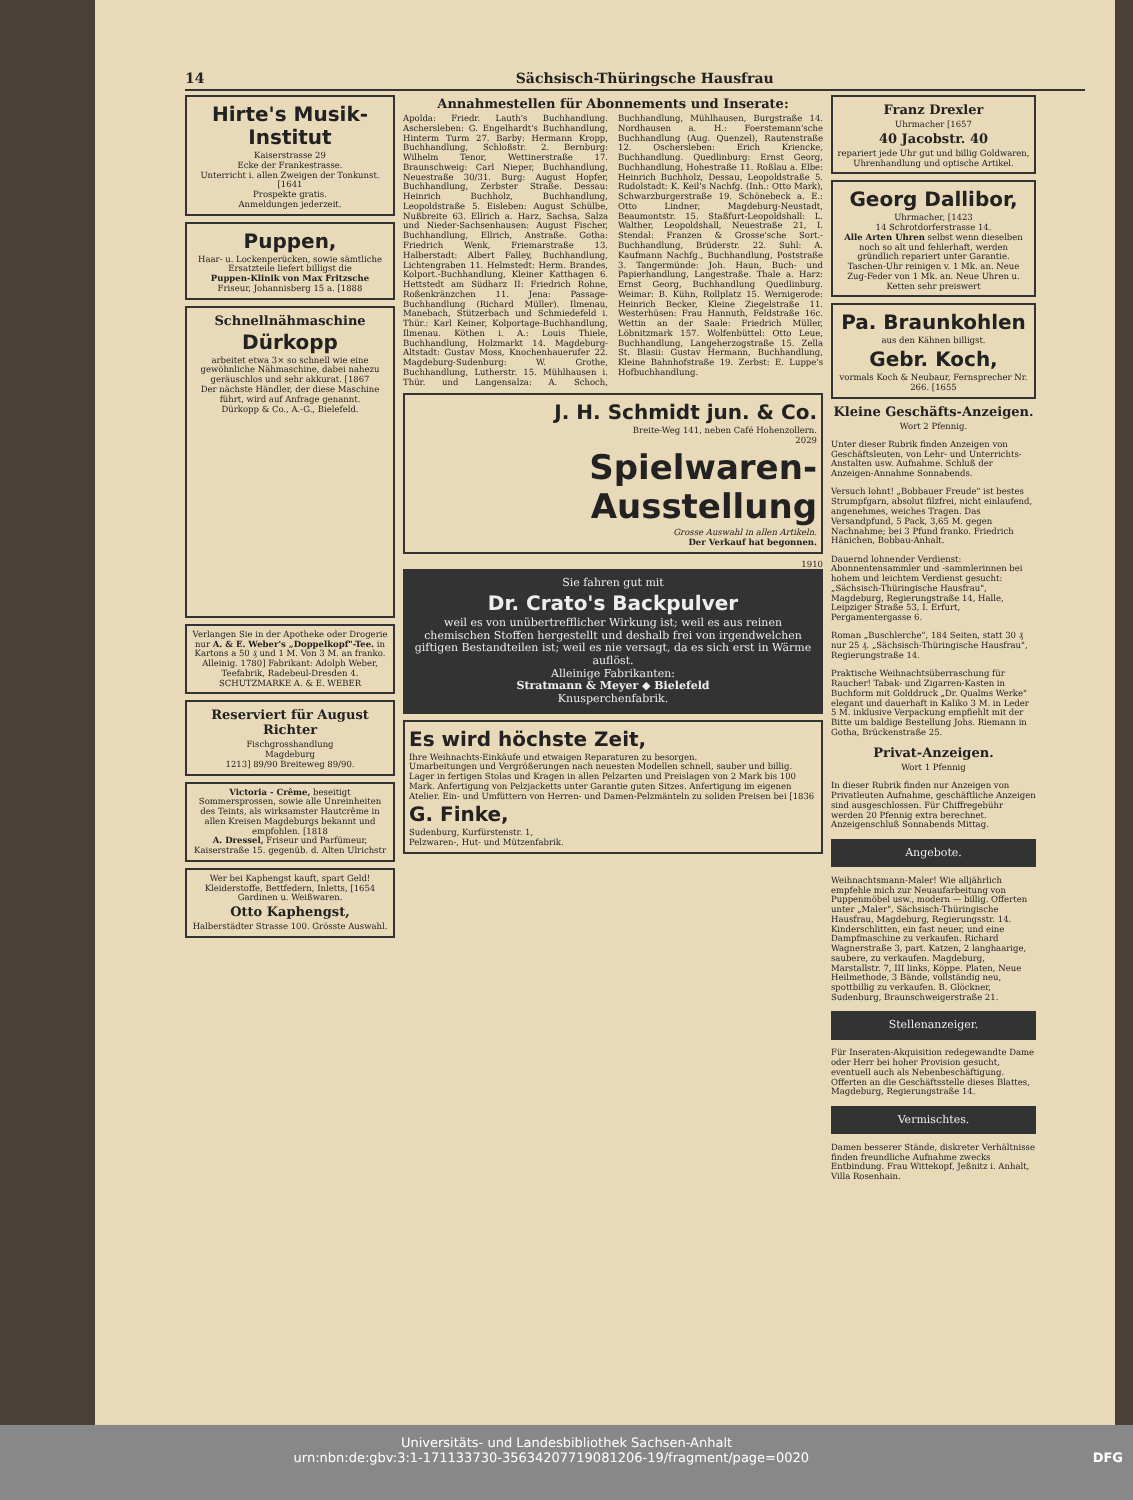14 Sächsisch-Thüringsche Hausfrau
Hirte's Musik-Institut
Kaiserstrasse 29
Ecke der Frankestrasse.
Unterricht i. allen Zweigen der Tonkunst. [1641
Prospekte gratis.
Anmeldungen jederzeit.
Puppen,
Haar- u. Lockenperücken, sowie sämtliche Ersatzteile liefert billigst die
Puppen-Klinik von Max Fritzsche
Friseur, Johannisberg 15 a. [1888
Schnellnähmaschine
Dürkopp
arbeitet etwa 3× so schnell wie eine gewöhnliche Nähmaschine, dabei nahezu geräuschlos und sehr akkurat. [1867
Der nächste Händler, der diese Maschine führt, wird auf Anfrage genannt.
Dürkopp & Co., A.-G., Bielefeld.
Verlangen Sie in der Apotheke oder Drogerie nur A. & E. Weber's „Doppelkopf"-Tee. in Kartons a 50 ₰ und 1 M. Von 3 M. an franko. Alleinig. 1780] Fabrikant: Adolph Weber, Teefabrik, Radebeul-Dresden 4. SCHUTZMARKE A. & E. WEBER
Reserviert für August Richter
Fischgrosshandlung
Magdeburg
1213] 89/90 Breiteweg 89/90.
Victoria - Crême, beseitigt Sommersprossen, sowie alle Unreinheiten des Teints, als wirksamster Hautcrême in allen Kreisen Magdeburgs bekannt und empfohlen. [1818
A. Dressel, Friseur und Parfümeur, Kaiserstraße 15. gegenüb. d. Alten Ulrichstr
Wer bei Kaphengst kauft, spart Geld!
Kleiderstoffe, Bettfedern, Inletts, [1654
Gardinen u. Weißwaren.
Otto Kaphengst,
Halberstädter Strasse 100. Grösste Auswahl.
Annahmestellen für Abonnements und Inserate:
Apolda: Friedr. Lauth's Buchhandlung. Aschersleben: G. Engelhardt's Buchhandlung, Hinterm Turm 27. Barby: Hermann Kropp, Buchhandlung, Schloßstr. 2. Bernburg: Wilhelm Tenor, Wettinerstraße 17. Braunschweig: Carl Nieper, Buchhandlung, Neuestraße 30/31. Burg: August Hopfer, Buchhandlung, Zerbster Straße. Dessau: Heinrich Buchholz, Buchhandlung, Leopoldstraße 5. Eisleben: August Schülbe, Nußbreite 63. Ellrich a. Harz, Sachsa, Salza und Nieder-Sachsenhausen: August Fischer, Buchhandlung, Ellrich, Anstraße. Gotha: Friedrich Wenk, Friemarstraße 13. Halberstadt: Albert Falley, Buchhandlung, Lichtengraben 11. Helmstedt: Herm. Brandes, Kolport.-Buchhandlung, Kleiner Katthagen 6. Hettstedt am Südharz II: Friedrich Rohne, Roßenkränzchen 11. Jena: Passage-Buchhandlung (Richard Müller). Ilmenau, Manebach, Stützerbach und Schmiedefeld i. Thür.: Karl Keiner, Kolportage-Buchhandlung, Ilmenau. Köthen i. A.: Louis Thiele, Buchhandlung, Holzmarkt 14. Magdeburg-Altstadt: Gustav Moss, Knochenhauerufer 22. Magdeburg-Sudenburg: W. Grothe, Buchhandlung, Lutherstr. 15. Mühlhausen i. Thür. und Langensalza: A. Schoch, Buchhandlung, Mühlhausen, Burgstraße 14. Nordhausen a. H.: Foerstemann'sche Buchhandlung (Aug. Quenzel), Rautenstraße 12. Oschersleben: Erich Kriencke, Buchhandlung. Quedlinburg: Ernst Georg, Buchhandlung, Hohestraße 11. Roßlau a. Elbe: Heinrich Buchholz, Dessau, Leopoldstraße 5. Rudolstadt: K. Keil's Nachfg. (Inh.: Otto Mark), Schwarzburgerstraße 19. Schönebeck a. E.: Otto Lindner, Magdeburg-Neustadt, Beaumontstr. 15. Staßfurt-Leopoldshall: L. Walther, Leopoldshall, Neuestraße 21, I. Stendal: Franzen & Grosse'sche Sort.-Buchhandlung, Brüderstr. 22. Suhl: A. Kaufmann Nachfg., Buchhandlung, Poststraße 3. Tangermünde: Joh. Haun, Buch- und Papierhandlung, Langestraße. Thale a. Harz: Ernst Georg, Buchhandlung Quedlinburg. Weimar: B. Kühn, Rollplatz 15. Wernigerode: Heinrich Becker, Kleine Ziegelstraße 11. Westerhüsen: Frau Hannuth, Feldstraße 16c. Wettin an der Saale: Friedrich Müller, Löbnitzmark 157. Wolfenbüttel: Otto Leue, Buchhandlung, Langeherzogstraße 15. Zella St. Blasii: Gustav Hermann, Buchhandlung, Kleine Bahnhofstraße 19. Zerbst: E. Luppe's Hofbuchhandlung.
J. H. Schmidt jun. & Co.
Breite-Weg 141, neben Café Hohenzollern.
2029
Spielwaren-Ausstellung
Grosse Auswahl in allen Artikeln.
Der Verkauf hat begonnen.
1910
Sie fahren gut mit
Dr. Crato's Backpulver
weil es von unübertrefflicher Wirkung ist; weil es aus reinen chemischen Stoffen hergestellt und deshalb frei von irgendwelchen giftigen Bestandteilen ist; weil es nie versagt, da es sich erst in Wärme auflöst.
Alleinige Fabrikanten:
Stratmann & Meyer ◆ Bielefeld
Knusperchenfabrik.
Es wird höchste Zeit,
Ihre Weihnachts-Einkäufe und etwaigen Reparaturen zu besorgen.
Umarbeitungen und Vergrößerungen nach neuesten Modellen schnell, sauber und billig. Lager in fertigen Stolas und Kragen in allen Pelzarten und Preislagen von 2 Mark bis 100 Mark. Anfertigung von Pelzjacketts unter Garantie guten Sitzes. Anfertigung im eigenen Atelier. Ein- und Umfüttern von Herren- und Damen-Pelzmänteln zu soliden Preisen bei [1836
G. Finke,
Sudenburg, Kurfürstenstr. 1,
Pelzwaren-, Hut- und Mützenfabrik.
Franz Drexler
Uhrmacher [1657
40 Jacobstr. 40
repariert jede Uhr gut und billig Goldwaren, Uhrenhandlung und optische Artikel.
Georg Dallibor,
Uhrmacher, [1423
14 Schrotdorferstrasse 14.
Alle Arten Uhren selbst wenn dieselben noch so alt und fehlerhaft, werden gründlich repariert unter Garantie. Taschen-Uhr reinigen v. 1 Mk. an. Neue Zug-Feder von 1 Mk. an. Neue Uhren u. Ketten sehr preiswert
Pa. Braunkohlen
aus den Kähnen billigst.
Gebr. Koch,
vormals Koch & Neubaur, Fernsprecher Nr. 266. [1655
Kleine Geschäfts-Anzeigen.
Wort 2 Pfennig.
Unter dieser Rubrik finden Anzeigen von Geschäftsleuten, von Lehr- und Unterrichts-Anstalten usw. Aufnahme. Schluß der Anzeigen-Annahme Sonnabends.
Versuch lohnt! „Bobbauer Freude" ist bestes Strumpfgarn, absolut filzfrei, nicht einlaufend, angenehmes, weiches Tragen. Das Versandpfund, 5 Pack, 3,65 M. gegen Nachnahme; bei 3 Pfund franko. Friedrich Hänichen, Bobbau-Anhalt.
Dauernd lohnender Verdienst: Abonnentensammler und -sammlerinnen bei hohem und leichtem Verdienst gesucht: „Sächsisch-Thüringische Hausfrau", Magdeburg, Regierungstraße 14, Halle, Leipziger Straße 53, I. Erfurt, Pergamentergasse 6.
Roman „Buschlerche", 184 Seiten, statt 30 ₰ nur 25 ₰. „Sächsisch-Thüringische Hausfrau", Regierungstraße 14.
Praktische Weihnachtsüberraschung für Raucher! Tabak- und Zigarren-Kasten in Buchform mit Golddruck „Dr. Qualms Werke" elegant und dauerhaft in Kaliko 3 M. in Leder 5 M. inklusive Verpackung empfiehlt mit der Bitte um baldige Bestellung Johs. Riemann in Gotha, Brückenstraße 25.
Privat-Anzeigen.
Wort 1 Pfennig
In dieser Rubrik finden nur Anzeigen von Privatleuten Aufnahme, geschäftliche Anzeigen sind ausgeschlossen. Für Chiffregebühr werden 20 Pfennig extra berechnet. Anzeigenschluß Sonnabends Mittag.
Angebote.
Weihnachtsmann-Maler! Wie alljährlich empfehle mich zur Neuaufarbeitung von Puppenmöbel usw., modern — billig. Offerten unter „Maler", Sächsisch-Thüringische Hausfrau, Magdeburg, Regierungsstr. 14. Kinderschlitten, ein fast neuer, und eine Dampfmaschine zu verkaufen. Richard Wagnerstraße 3, part. Katzen, 2 langhaarige, saubere, zu verkaufen. Magdeburg, Marstallstr. 7, III links, Köppe. Platen, Neue Heilmethode, 3 Bände, vollständig neu, spottbillig zu verkaufen. B. Glöckner, Sudenburg, Braunschweigerstraße 21.
Stellenanzeiger.
Für Inseraten-Akquisition redegewandte Dame oder Herr bei hoher Provision gesucht, eventuell auch als Nebenbeschäftigung. Offerten an die Geschäftsstelle dieses Blattes, Magdeburg, Regierungstraße 14.
Vermischtes.
Damen besserer Stände, diskreter Verhältnisse finden freundliche Aufnahme zwecks Entbindung. Frau Wittekopf, Jeßnitz i. Anhalt, Villa Rosenhain.
Universitäts- und Landesbibliothek Sachsen-Anhalt
urn:nbn:de:gbv:3:1-171133730-35634207719081206-19/fragment/page=0020 DFG